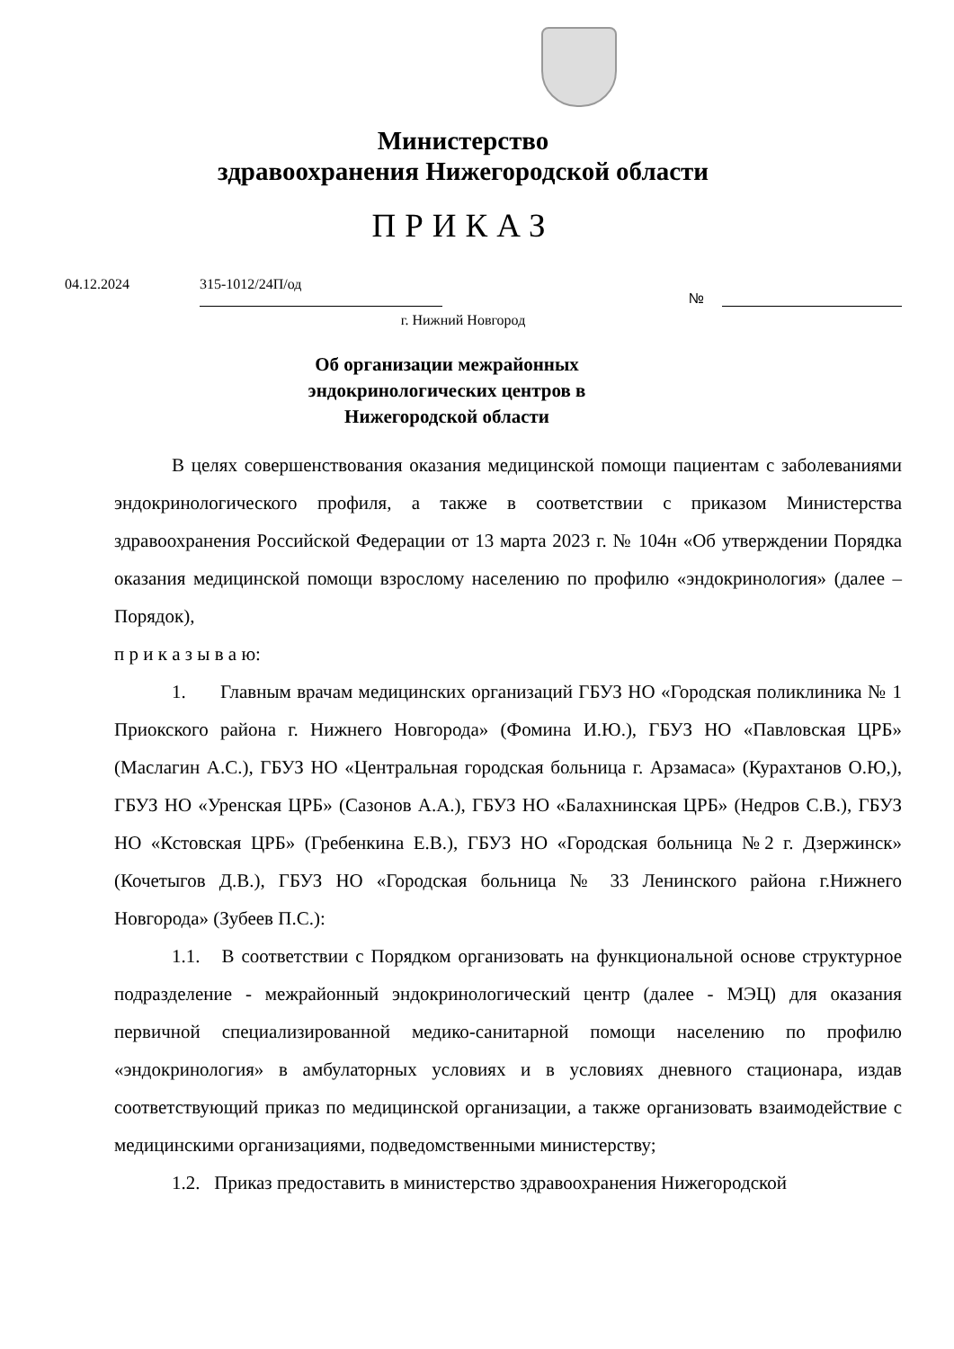Министерство
здравоохранения Нижегородской области
ПРИКАЗ
04.12.2024 315-1012/24П/од №
г. Нижний Новгород
Об организации межрайонных
эндокринологических центров в
Нижегородской области
В целях совершенствования оказания медицинской помощи пациентам с заболеваниями эндокринологического профиля, а также в соответствии с приказом Министерства здравоохранения Российской Федерации от 13 марта 2023 г. № 104н «Об утверждении Порядка оказания медицинской помощи взрослому населению по профилю «эндокринология» (далее – Порядок),
п р и к а з ы в а ю:
1. Главным врачам медицинских организаций ГБУЗ НО «Городская поликлиника № 1 Приокского района г. Нижнего Новгорода» (Фомина И.Ю.), ГБУЗ НО «Павловская ЦРБ» (Маслагин А.С.), ГБУЗ НО «Центральная городская больница г. Арзамаса» (Курахтанов О.Ю,), ГБУЗ НО «Уренская ЦРБ» (Сазонов А.А.), ГБУЗ НО «Балахнинская ЦРБ» (Недров С.В.), ГБУЗ НО «Кстовская ЦРБ» (Гребенкина Е.В.), ГБУЗ НО «Городская больница №2 г. Дзержинск» (Кочетыгов Д.В.), ГБУЗ НО «Городская больница № 33 Ленинского района г.Нижнего Новгорода» (Зубеев П.С.):
1.1. В соответствии с Порядком организовать на функциональной основе структурное подразделение - межрайонный эндокринологический центр (далее - МЭЦ) для оказания первичной специализированной медико-санитарной помощи населению по профилю «эндокринология» в амбулаторных условиях и в условиях дневного стационара, издав соответствующий приказ по медицинской организации, а также организовать взаимодействие с медицинскими организациями, подведомственными министерству;
1.2. Приказ предоставить в министерство здравоохранения Нижегородской